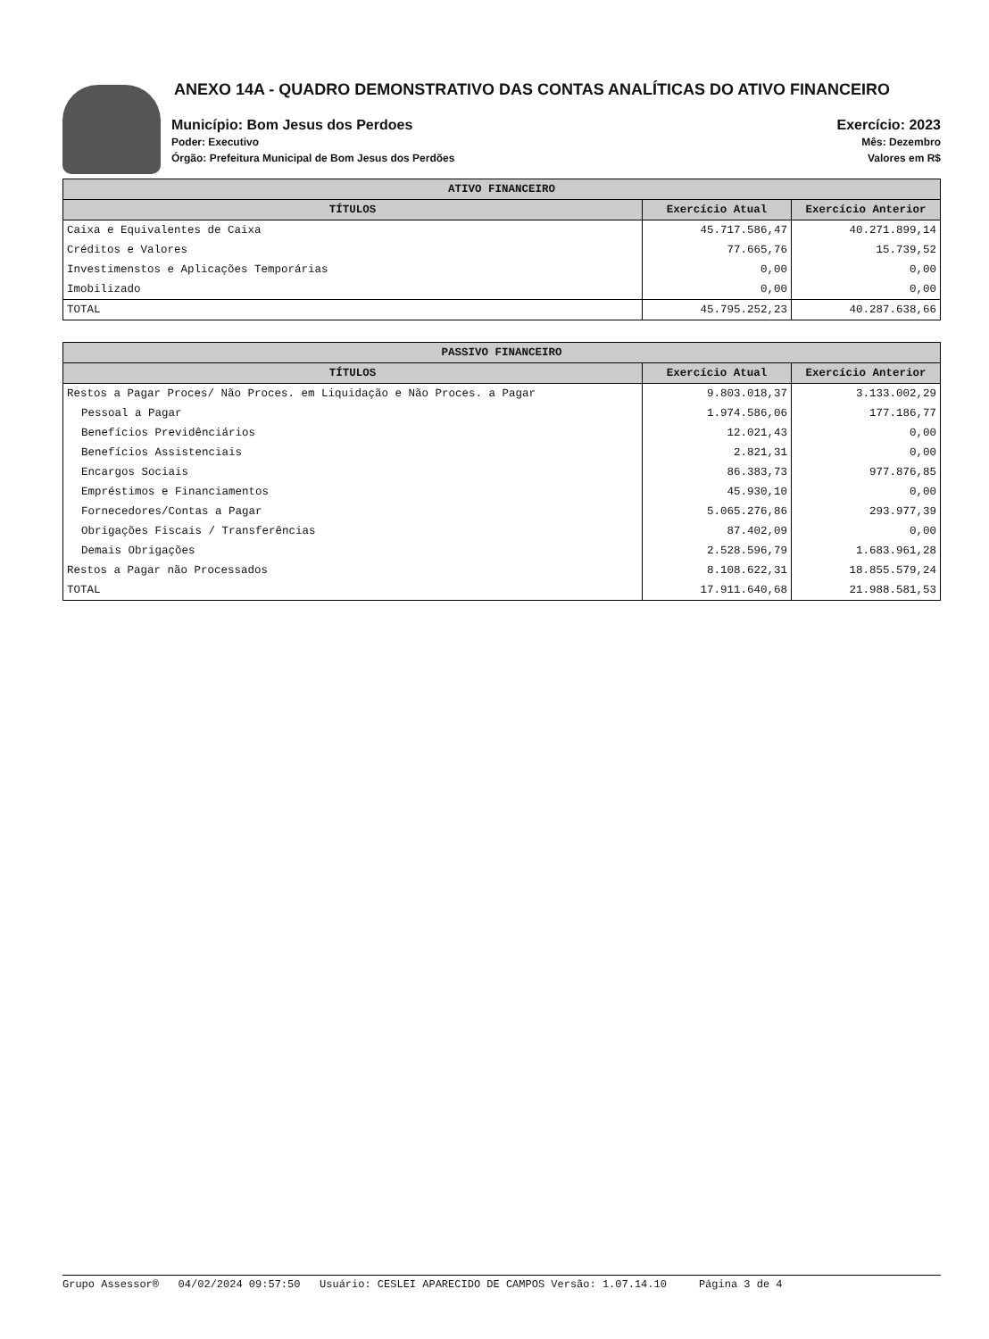ANEXO 14A - QUADRO DEMONSTRATIVO DAS CONTAS ANALÍTICAS DO ATIVO FINANCEIRO
Município: Bom Jesus dos Perdoes
Poder: Executivo
Órgão: Prefeitura Municipal de Bom Jesus dos Perdões
Exercício: 2023
Mês: Dezembro
Valores em R$
| ATIVO FINANCEIRO | | |
| --- | --- | --- |
| TÍTULOS | Exercício Atual | Exercício Anterior |
| Caixa e Equivalentes de Caixa | 45.717.586,47 | 40.271.899,14 |
| Créditos e Valores | 77.665,76 | 15.739,52 |
| Investimenstos e Aplicações Temporárias | 0,00 | 0,00 |
| Imobilizado | 0,00 | 0,00 |
| TOTAL | 45.795.252,23 | 40.287.638,66 |
| PASSIVO FINANCEIRO | | |
| --- | --- | --- |
| TÍTULOS | Exercício Atual | Exercício Anterior |
| Restos a Pagar Proces/ Não Proces. em Liquidação e Não Proces. a Pagar | 9.803.018,37 | 3.133.002,29 |
| Pessoal a Pagar | 1.974.586,06 | 177.186,77 |
| Benefícios Previdênciários | 12.021,43 | 0,00 |
| Benefícios Assistenciais | 2.821,31 | 0,00 |
| Encargos Sociais | 86.383,73 | 977.876,85 |
| Empréstimos e Financiamentos | 45.930,10 | 0,00 |
| Fornecedores/Contas a Pagar | 5.065.276,86 | 293.977,39 |
| Obrigações Fiscais / Transferências | 87.402,09 | 0,00 |
| Demais Obrigações | 2.528.596,79 | 1.683.961,28 |
| Restos a Pagar não Processados | 8.108.622,31 | 18.855.579,24 |
| TOTAL | 17.911.640,68 | 21.988.581,53 |
Grupo Assessor® 04/02/2024 09:57:50 Usuário: CESLEI APARECIDO DE CAMPOS Versão: 1.07.14.10 Página 3 de 4